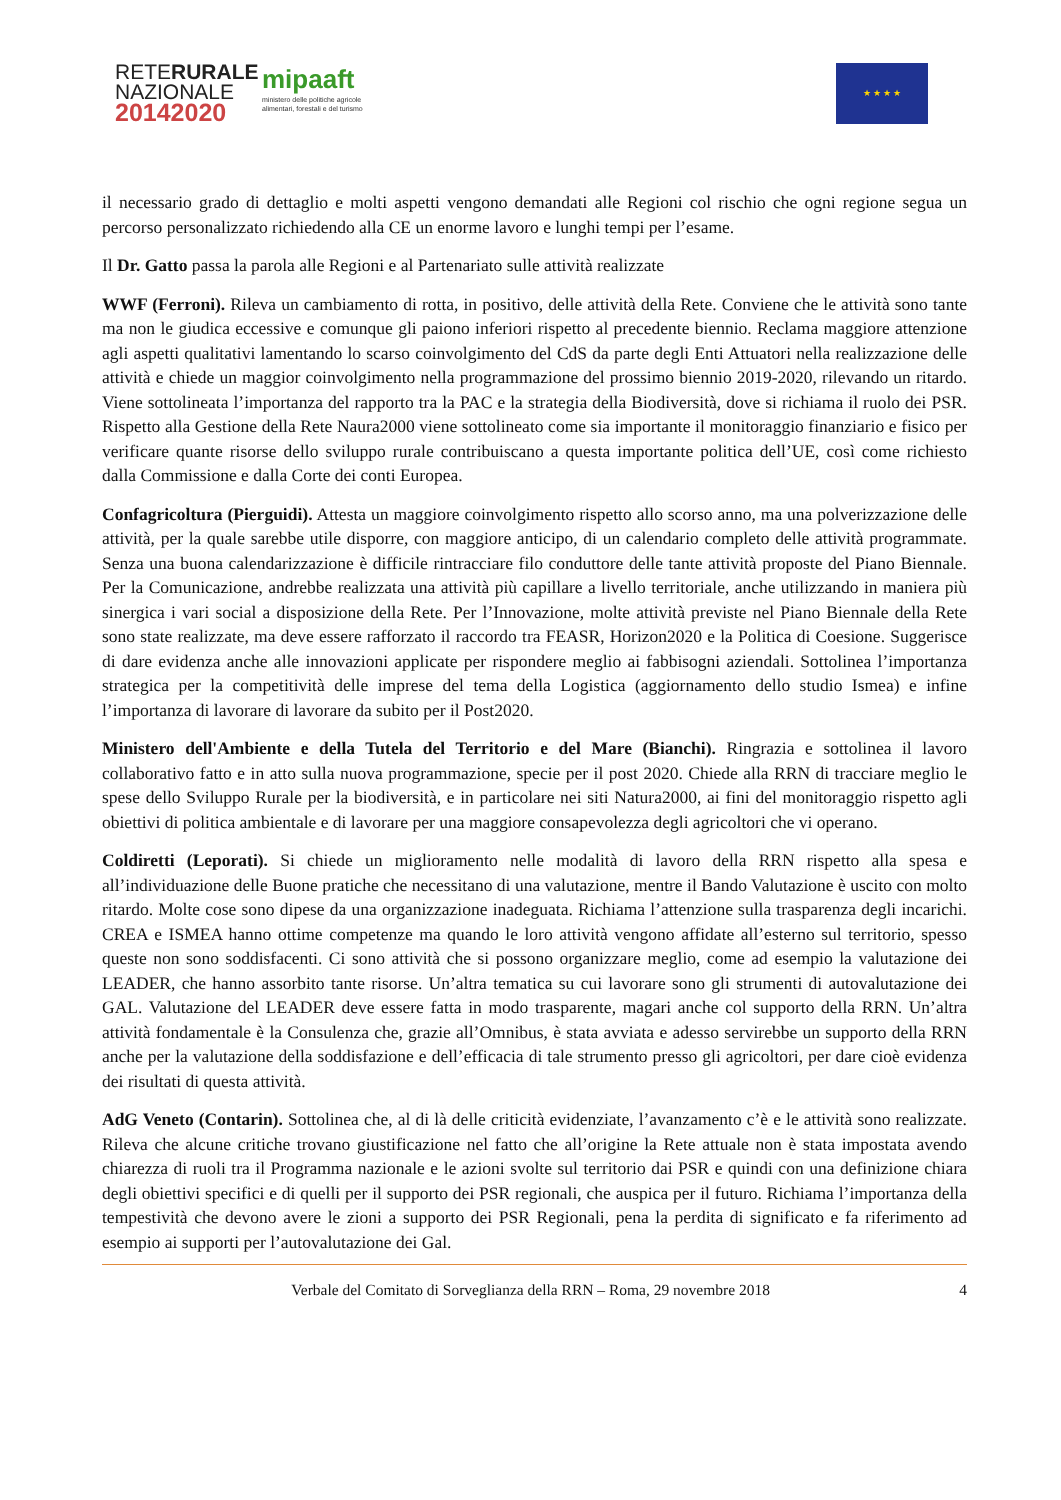RETERURALE
NAZIONALE
20142020
mipaaft
ministero delle politiche agricole
alimentari, forestali e del turismo
★ ★ ★ ★
il necessario grado di dettaglio e molti aspetti vengono demandati alle Regioni col rischio che ogni regione segua un percorso personalizzato richiedendo alla CE un enorme lavoro e lunghi tempi per l’esame.
Il Dr. Gatto passa la parola alle Regioni e al Partenariato sulle attività realizzate
WWF (Ferroni). Rileva un cambiamento di rotta, in positivo, delle attività della Rete. Conviene che le attività sono tante ma non le giudica eccessive e comunque gli paiono inferiori rispetto al precedente biennio. Reclama maggiore attenzione agli aspetti qualitativi lamentando lo scarso coinvolgimento del CdS da parte degli Enti Attuatori nella realizzazione delle attività e chiede un maggior coinvolgimento nella programmazione del prossimo biennio 2019-2020, rilevando un ritardo. Viene sottolineata l’importanza del rapporto tra la PAC e la strategia della Biodiversità, dove si richiama il ruolo dei PSR. Rispetto alla Gestione della Rete Naura2000 viene sottolineato come sia importante il monitoraggio finanziario e fisico per verificare quante risorse dello sviluppo rurale contribuiscano a questa importante politica dell’UE, così come richiesto dalla Commissione e dalla Corte dei conti Europea.
Confagricoltura (Pierguidi). Attesta un maggiore coinvolgimento rispetto allo scorso anno, ma una polverizzazione delle attività, per la quale sarebbe utile disporre, con maggiore anticipo, di un calendario completo delle attività programmate. Senza una buona calendarizzazione è difficile rintracciare filo conduttore delle tante attività proposte del Piano Biennale. Per la Comunicazione, andrebbe realizzata una attività più capillare a livello territoriale, anche utilizzando in maniera più sinergica i vari social a disposizione della Rete. Per l’Innovazione, molte attività previste nel Piano Biennale della Rete sono state realizzate, ma deve essere rafforzato il raccordo tra FEASR, Horizon2020 e la Politica di Coesione. Suggerisce di dare evidenza anche alle innovazioni applicate per rispondere meglio ai fabbisogni aziendali. Sottolinea l’importanza strategica per la competitività delle imprese del tema della Logistica (aggiornamento dello studio Ismea) e infine l’importanza di lavorare di lavorare da subito per il Post2020.
Ministero dell'Ambiente e della Tutela del Territorio e del Mare (Bianchi). Ringrazia e sottolinea il lavoro collaborativo fatto e in atto sulla nuova programmazione, specie per il post 2020. Chiede alla RRN di tracciare meglio le spese dello Sviluppo Rurale per la biodiversità, e in particolare nei siti Natura2000, ai fini del monitoraggio rispetto agli obiettivi di politica ambientale e di lavorare per una maggiore consapevolezza degli agricoltori che vi operano.
Coldiretti (Leporati). Si chiede un miglioramento nelle modalità di lavoro della RRN rispetto alla spesa e all’individuazione delle Buone pratiche che necessitano di una valutazione, mentre il Bando Valutazione è uscito con molto ritardo. Molte cose sono dipese da una organizzazione inadeguata. Richiama l’attenzione sulla trasparenza degli incarichi. CREA e ISMEA hanno ottime competenze ma quando le loro attività vengono affidate all’esterno sul territorio, spesso queste non sono soddisfacenti. Ci sono attività che si possono organizzare meglio, come ad esempio la valutazione dei LEADER, che hanno assorbito tante risorse. Un’altra tematica su cui lavorare sono gli strumenti di autovalutazione dei GAL. Valutazione del LEADER deve essere fatta in modo trasparente, magari anche col supporto della RRN. Un’altra attività fondamentale è la Consulenza che, grazie all’Omnibus, è stata avviata e adesso servirebbe un supporto della RRN anche per la valutazione della soddisfazione e dell’efficacia di tale strumento presso gli agricoltori, per dare cioè evidenza dei risultati di questa attività.
AdG Veneto (Contarin). Sottolinea che, al di là delle criticità evidenziate, l’avanzamento c’è e le attività sono realizzate. Rileva che alcune critiche trovano giustificazione nel fatto che all’origine la Rete attuale non è stata impostata avendo chiarezza di ruoli tra il Programma nazionale e le azioni svolte sul territorio dai PSR e quindi con una definizione chiara degli obiettivi specifici e di quelli per il supporto dei PSR regionali, che auspica per il futuro. Richiama l’importanza della tempestività che devono avere le zioni a supporto dei PSR Regionali, pena la perdita di significato e fa riferimento ad esempio ai supporti per l’autovalutazione dei Gal.
Verbale del Comitato di Sorveglianza della RRN – Roma, 29 novembre 2018 4